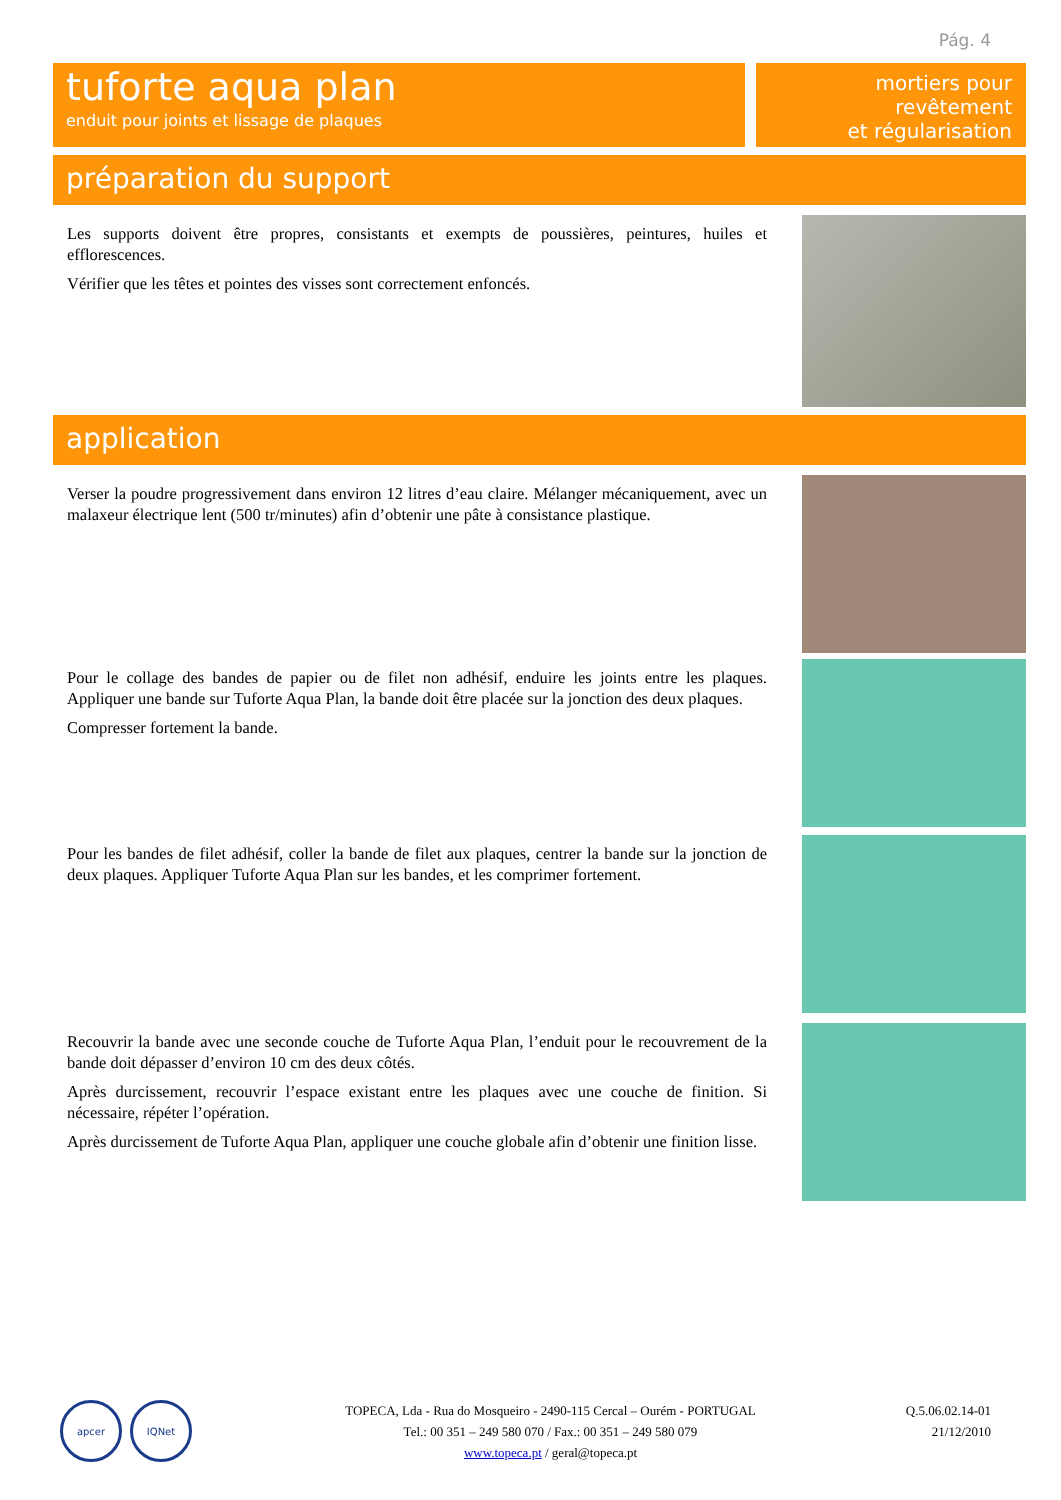Pág. 4
tuforte aqua plan
enduit pour joints et lissage de plaques
mortiers pour revêtement
et régularisation
préparation du support
Les supports doivent être propres, consistants et exempts de poussières, peintures, huiles et efflorescences.
Vérifier que les têtes et pointes des visses sont correctement enfoncés.
application
Verser la poudre progressivement dans environ 12 litres d’eau claire. Mélanger mécaniquement, avec un malaxeur électrique lent (500 tr/minutes) afin d’obtenir une pâte à consistance plastique.
Pour le collage des bandes de papier ou de filet non adhésif, enduire les joints entre les plaques. Appliquer une bande sur Tuforte Aqua Plan, la bande doit être placée sur la jonction des deux plaques.
Compresser fortement la bande.
Pour les bandes de filet adhésif, coller la bande de filet aux plaques, centrer la bande sur la jonction de deux plaques. Appliquer Tuforte Aqua Plan sur les bandes, et les comprimer fortement.
Recouvrir la bande avec une seconde couche de Tuforte Aqua Plan, l’enduit pour le recouvrement de la bande doit dépasser d’environ 10 cm des deux côtés.
Après durcissement, recouvrir l’espace existant entre les plaques avec une couche de finition. Si nécessaire, répéter l’opération.
Après durcissement de Tuforte Aqua Plan, appliquer une couche globale afin d’obtenir une finition lisse.
apcer IQNet
TOPECA, Lda - Rua do Mosqueiro - 2490-115 Cercal – Ourém - PORTUGAL
Tel.: 00 351 – 249 580 070 / Fax.: 00 351 – 249 580 079
www.topeca.pt / geral@topeca.pt
Q.5.06.02.14-01
21/12/2010